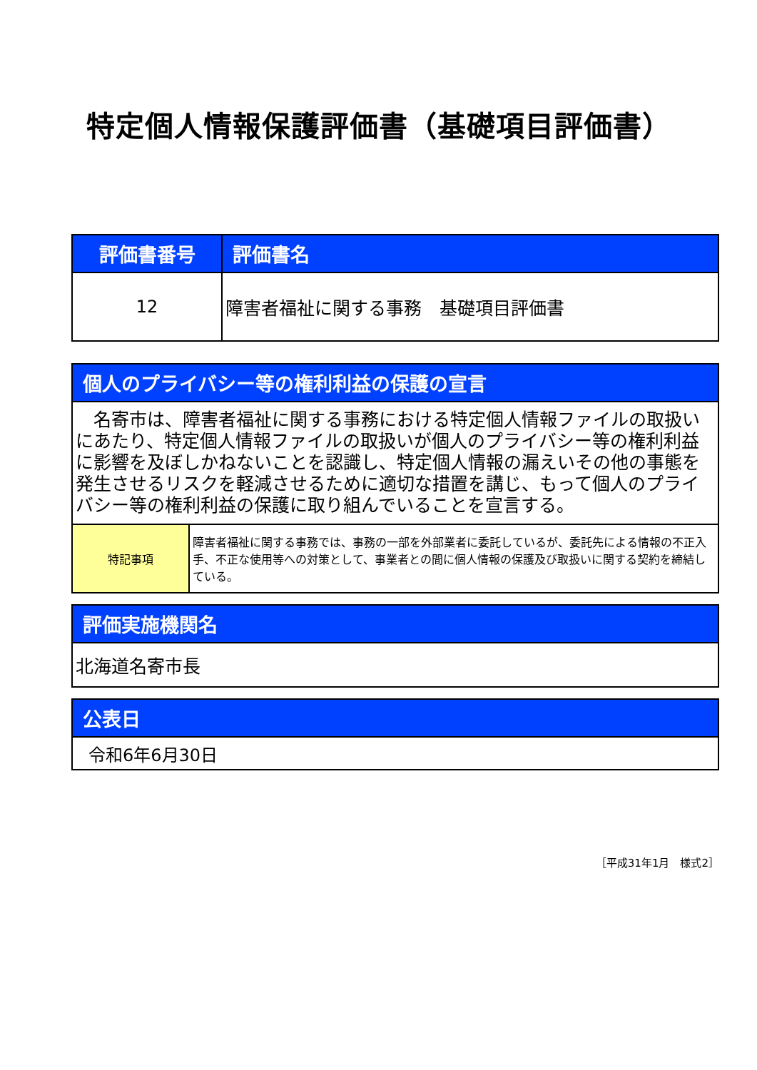特定個人情報保護評価書（基礎項目評価書）
| 評価書番号 | 評価書名 |
| --- | --- |
| 12 | 障害者福祉に関する事務 基礎項目評価書 |
| 個人のプライバシー等の権利利益の保護の宣言 | |
| --- | --- |
| 名寄市は、障害者福祉に関する事務における特定個人情報ファイルの取扱いにあたり、特定個人情報ファイルの取扱いが個人のプライバシー等の権利利益に影響を及ぼしかねないことを認識し、特定個人情報の漏えいその他の事態を発生させるリスクを軽減させるために適切な措置を講じ、もって個人のプライバシー等の権利利益の保護に取り組んでいることを宣言する。 | |
| 特記事項 | 障害者福祉に関する事務では、事務の一部を外部業者に委託しているが、委託先による情報の不正入手、不正な使用等への対策として、事業者との間に個人情報の保護及び取扱いに関する契約を締結している。 |
| 評価実施機関名 |
| --- |
| 北海道名寄市長 |
| 公表日 |
| --- |
| 令和6年6月30日 |
［平成31年1月　様式2］